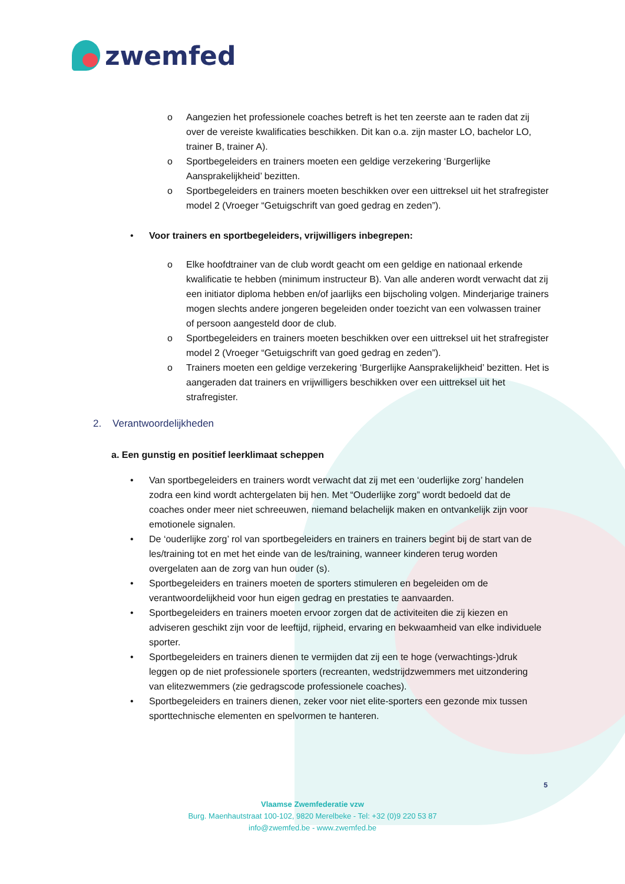zwemfed
o Aangezien het professionele coaches betreft is het ten zeerste aan te raden dat zij over de vereiste kwalificaties beschikken. Dit kan o.a. zijn master LO, bachelor LO, trainer B, trainer A).
o Sportbegeleiders en trainers moeten een geldige verzekering ‘Burgerlijke Aansprakelijkheid’ bezitten.
o Sportbegeleiders en trainers moeten beschikken over een uittreksel uit het strafregister model 2 (Vroeger “Getuigschrift van goed gedrag en zeden”).
• Voor trainers en sportbegeleiders, vrijwilligers inbegrepen:
o Elke hoofdtrainer van de club wordt geacht om een geldige en nationaal erkende kwalificatie te hebben (minimum instructeur B). Van alle anderen wordt verwacht dat zij een initiator diploma hebben en/of jaarlijks een bijscholing volgen. Minderjarige trainers mogen slechts andere jongeren begeleiden onder toezicht van een volwassen trainer of persoon aangesteld door de club.
o Sportbegeleiders en trainers moeten beschikken over een uittreksel uit het strafregister model 2 (Vroeger “Getuigschrift van goed gedrag en zeden”).
o Trainers moeten een geldige verzekering ‘Burgerlijke Aansprakelijkheid’ bezitten. Het is aangeraden dat trainers en vrijwilligers beschikken over een uittreksel uit het strafregister.
2. Verantwoordelijkheden
a. Een gunstig en positief leerklimaat scheppen
• Van sportbegeleiders en trainers wordt verwacht dat zij met een ‘ouderlijke zorg’ handelen zodra een kind wordt achtergelaten bij hen. Met “Ouderlijke zorg” wordt bedoeld dat de coaches onder meer niet schreeuwen, niemand belachelijk maken en ontvankelijk zijn voor emotionele signalen.
• De ‘ouderlijke zorg’ rol van sportbegeleiders en trainers en trainers begint bij de start van de les/training tot en met het einde van de les/training, wanneer kinderen terug worden overgelaten aan de zorg van hun ouder (s).
• Sportbegeleiders en trainers moeten de sporters stimuleren en begeleiden om de verantwoordelijkheid voor hun eigen gedrag en prestaties te aanvaarden.
• Sportbegeleiders en trainers moeten ervoor zorgen dat de activiteiten die zij kiezen en adviseren geschikt zijn voor de leeftijd, rijpheid, ervaring en bekwaamheid van elke individuele sporter.
• Sportbegeleiders en trainers dienen te vermijden dat zij een te hoge (verwachtings-)druk leggen op de niet professionele sporters (recreanten, wedstrijdzwemmers met uitzondering van elitezwemmers (zie gedragscode professionele coaches).
• Sportbegeleiders en trainers dienen, zeker voor niet elite-sporters een gezonde mix tussen sporttechnische elementen en spelvormen te hanteren.
5
Vlaamse Zwemfederatie vzw
Burg. Maenhautstraat 100-102, 9820 Merelbeke - Tel: +32 (0)9 220 53 87
info@zwemfed.be - www.zwemfed.be